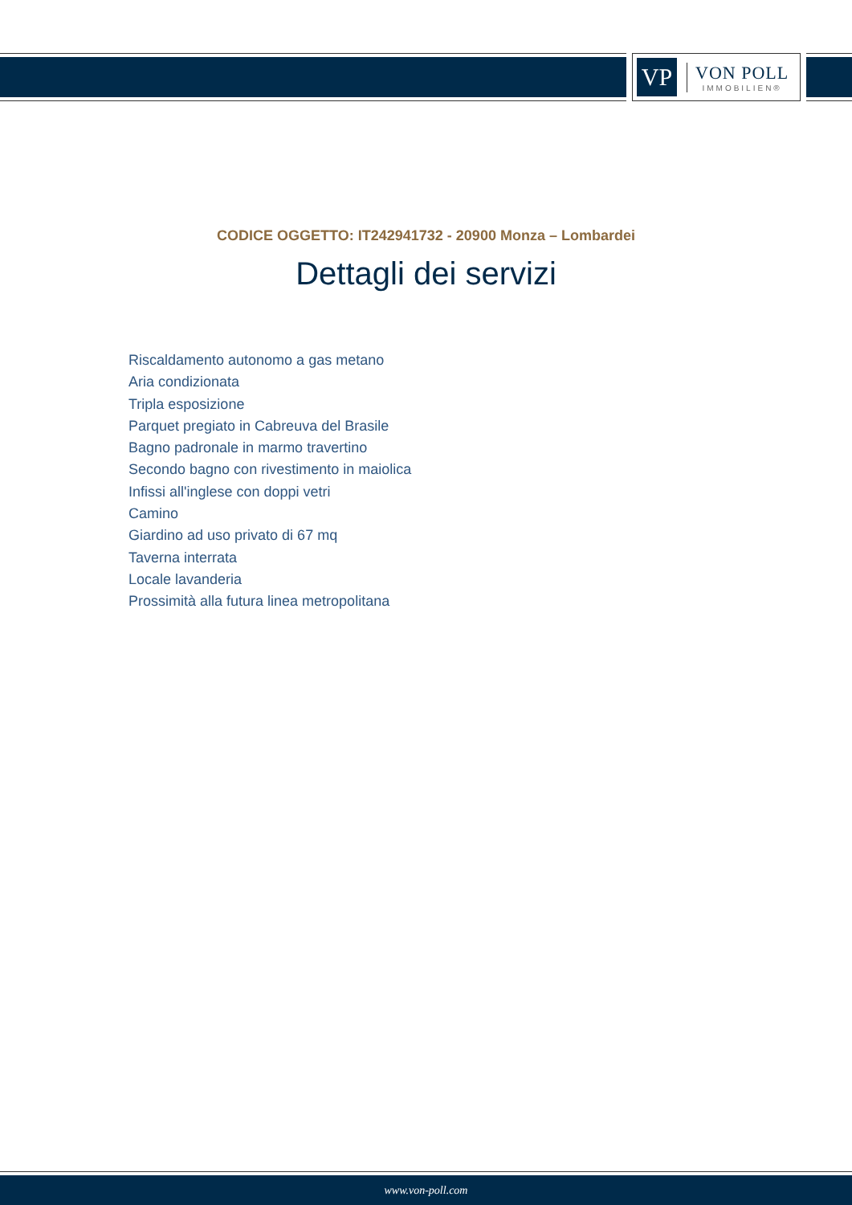VP
VON POLL
IMMOBILIEN®
CODICE OGGETTO: IT242941732 - 20900 Monza – Lombardei
Dettagli dei servizi
Riscaldamento autonomo a gas metano
Aria condizionata
Tripla esposizione
Parquet pregiato in Cabreuva del Brasile
Bagno padronale in marmo travertino
Secondo bagno con rivestimento in maiolica
Infissi all'inglese con doppi vetri
Camino
Giardino ad uso privato di 67 mq
Taverna interrata
Locale lavanderia
Prossimità alla futura linea metropolitana
www.von-poll.com